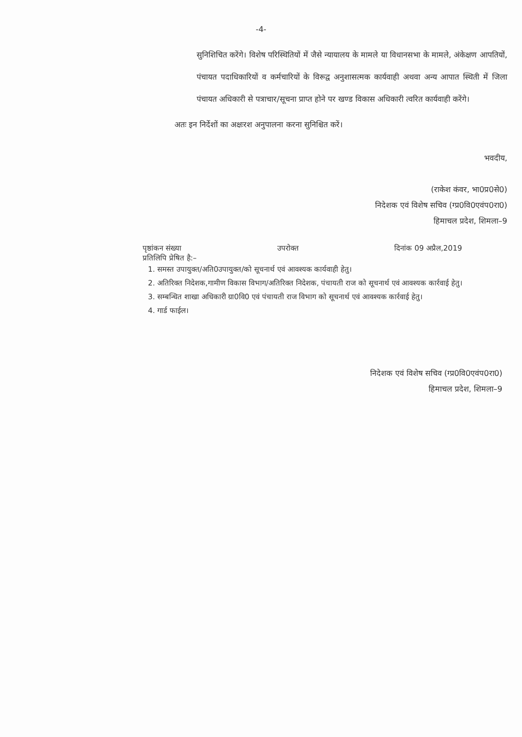-4-
सुनिशिचित करेंगे। विशेष परिस्थितियों में जैसे न्यायालय के मामले या विधानसभा के मामले, अंकेक्षण आपतियों, पंचायत पदाधिकारियों व कर्मचारियों के विरूद्व अनुशासत्मक कार्यवाही अथवा अन्य आपात स्थिती में जिला पंचायत अधिकारी से पत्राचार/सूचना प्राप्त होने पर खण्ड विकास अधिकारी त्वरित कार्यवाही करेंगे।
अतः इन निर्देशों का अक्षःरश अनुपालना करना सुनिश्चित करें।
भवदीय,
(राकेश कंवर, भा0प्र0से0)
निदेशक एवं विशेष सचिव (ग्प्र0वि0एवंप0रा0)
हिमाचल प्रदेश, शिमला–9
पृष्ठांकन संख्या उपरोक्त दिनांक 09 अप्रैल,2019
प्रतिलिपि प्रेषित है:–
1. समस्त उपायुक्त/अति0उपायुक्त/को सूचनार्थ एवं आवश्यक कार्यवाही हेतु।
2. अतिरिक्त निदेशक,गामीण विकास विभाग/अतिरिक्त निदेशक, पंचायती राज को सूचनार्थ एवं आवश्यक कार्रवाई हेतु।
3. सम्बन्धित शाखा अधिकारी ग्रा0वि0 एवं पंचायती राज विभाग को सूचनार्थ एवं आवश्यक कार्रवाई हेतु।
4. गार्ड फाईल।
निदेशक एवं विशेष सचिव (ग्प्र0वि0एवंप0रा0)
हिमाचल प्रदेश, शिमला–9